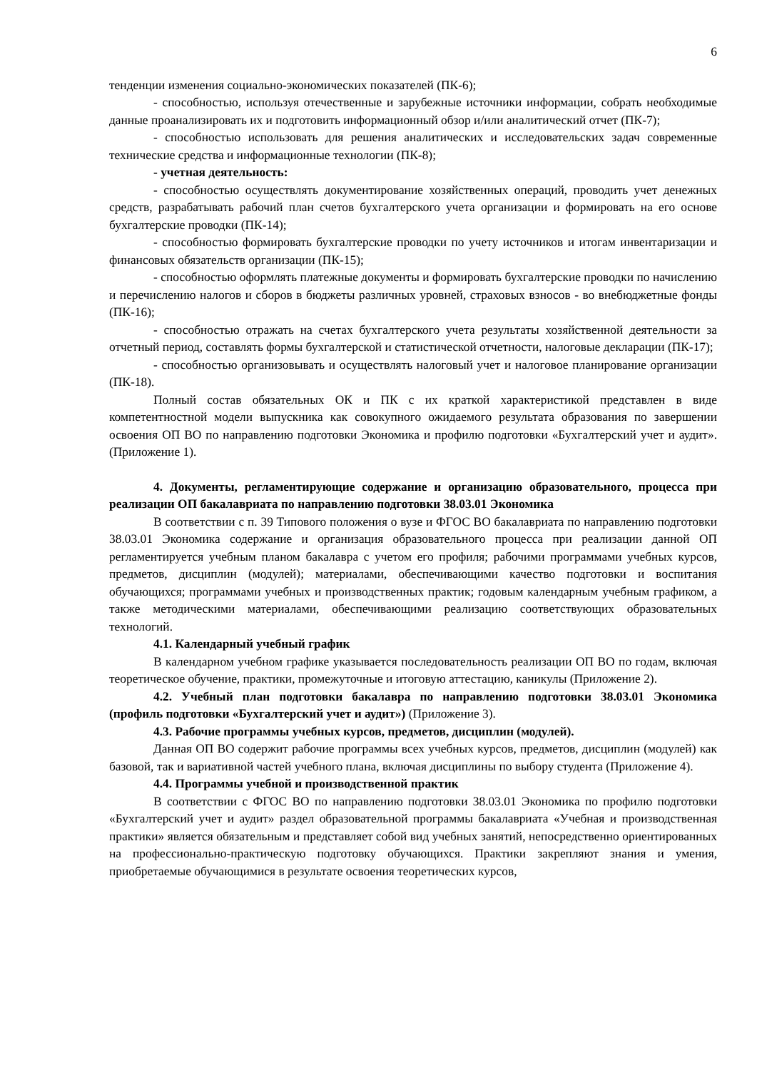6
тенденции изменения социально-экономических показателей (ПК-6);
- способностью, используя отечественные и зарубежные источники информации, собрать необходимые данные проанализировать их и подготовить информационный обзор и/или аналитический отчет (ПК-7);
- способностью использовать для решения аналитических и исследовательских задач современные технические средства и информационные технологии (ПК-8);
- учетная деятельность:
- способностью осуществлять документирование хозяйственных операций, проводить учет денежных средств, разрабатывать рабочий план счетов бухгалтерского учета организации и формировать на его основе бухгалтерские проводки (ПК-14);
- способностью формировать бухгалтерские проводки по учету источников и итогам инвентаризации и финансовых обязательств организации (ПК-15);
- способностью оформлять платежные документы и формировать бухгалтерские проводки по начислению и перечислению налогов и сборов в бюджеты различных уровней, страховых взносов - во внебюджетные фонды (ПК-16);
- способностью отражать на счетах бухгалтерского учета результаты хозяйственной деятельности за отчетный период, составлять формы бухгалтерской и статистической отчетности, налоговые декларации (ПК-17);
- способностью организовывать и осуществлять налоговый учет и налоговое планирование организации (ПК-18).
Полный состав обязательных ОК и ПК с их краткой характеристикой представлен в виде компетентностной модели выпускника как совокупного ожидаемого результата образования по завершении освоения ОП ВО по направлению подготовки Экономика и профилю подготовки «Бухгалтерский учет и аудит». (Приложение 1).
4. Документы, регламентирующие содержание и организацию образовательного, процесса при реализации ОП бакалавриата по направлению подготовки 38.03.01 Экономика
В соответствии с п. 39 Типового положения о вузе и ФГОС ВО бакалавриата по направлению подготовки 38.03.01 Экономика содержание и организация образовательного процесса при реализации данной ОП регламентируется учебным планом бакалавра с учетом его профиля; рабочими программами учебных курсов, предметов, дисциплин (модулей); материалами, обеспечивающими качество подготовки и воспитания обучающихся; программами учебных и производственных практик; годовым календарным учебным графиком, а также методическими материалами, обеспечивающими реализацию соответствующих образовательных технологий.
4.1. Календарный учебный график
В календарном учебном графике указывается последовательность реализации ОП ВО по годам, включая теоретическое обучение, практики, промежуточные и итоговую аттестацию, каникулы (Приложение 2).
4.2. Учебный план подготовки бакалавра по направлению подготовки 38.03.01 Экономика (профиль подготовки «Бухгалтерский учет и аудит») (Приложение 3).
4.3. Рабочие программы учебных курсов, предметов, дисциплин (модулей).
Данная ОП ВО содержит рабочие программы всех учебных курсов, предметов, дисциплин (модулей) как базовой, так и вариативной частей учебного плана, включая дисциплины по выбору студента (Приложение 4).
4.4. Программы учебной и производственной практик
В соответствии с ФГОС ВО по направлению подготовки 38.03.01 Экономика по профилю подготовки «Бухгалтерский учет и аудит» раздел образовательной программы бакалавриата «Учебная и производственная практики» является обязательным и представляет собой вид учебных занятий, непосредственно ориентированных на профессионально-практическую подготовку обучающихся. Практики закрепляют знания и умения, приобретаемые обучающимися в результате освоения теоретических курсов,